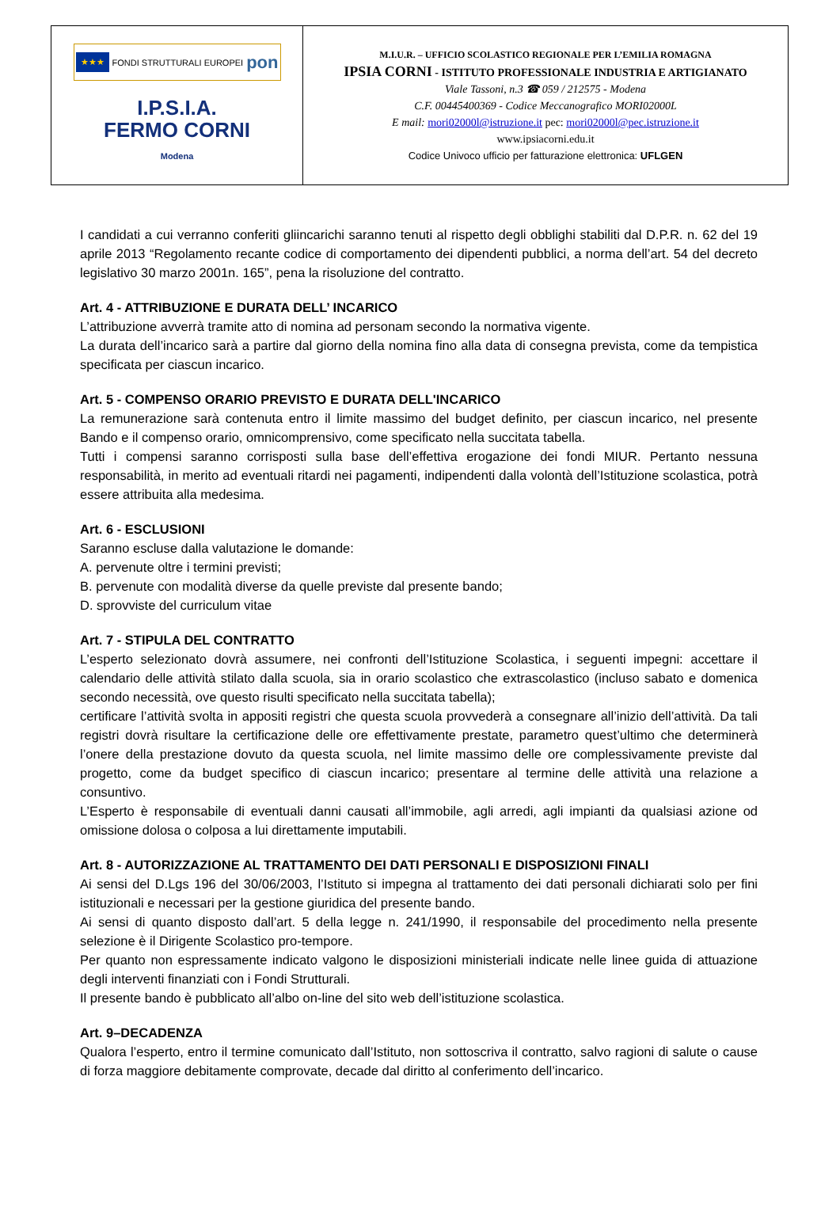| ★★★ FONDI STRUTTURALI EUROPEI pon I.P.S.I.A. FERMO CORNI Modena | M.I.U.R. – UFFICIO SCOLASTICO REGIONALE PER L’EMILIA ROMAGNA IPSIA CORNI - ISTITUTO PROFESSIONALE INDUSTRIA E ARTIGIANATO Viale Tassoni, n.3 ☎ 059 / 212575 - Modena C.F. 00445400369 - Codice Meccanografico MORI02000L E mail: mori02000l@istruzione.it pec: mori02000l@pec.istruzione.it www.ipsiacorni.edu.it Codice Univoco ufficio per fatturazione elettronica: UFLGEN |
I candidati a cui verranno conferiti gliincarichi saranno tenuti al rispetto degli obblighi stabiliti dal D.P.R. n. 62 del 19 aprile 2013 “Regolamento recante codice di comportamento dei dipendenti pubblici, a norma dell’art. 54 del decreto legislativo 30 marzo 2001n. 165”, pena la risoluzione del contratto.
Art. 4 - ATTRIBUZIONE E DURATA DELL’ INCARICO
L’attribuzione avverrà tramite atto di nomina ad personam secondo la normativa vigente.
La durata dell’incarico sarà a partire dal giorno della nomina fino alla data di consegna prevista, come da tempistica specificata per ciascun incarico.
Art. 5 - COMPENSO ORARIO PREVISTO E DURATA DELL'INCARICO
La remunerazione sarà contenuta entro il limite massimo del budget definito, per ciascun incarico, nel presente Bando e il compenso orario, omnicomprensivo, come specificato nella succitata tabella.
Tutti i compensi saranno corrisposti sulla base dell’effettiva erogazione dei fondi MIUR. Pertanto nessuna responsabilità, in merito ad eventuali ritardi nei pagamenti, indipendenti dalla volontà dell’Istituzione scolastica, potrà essere attribuita alla medesima.
Art. 6 - ESCLUSIONI
Saranno escluse dalla valutazione le domande:
A. pervenute oltre i termini previsti;
B. pervenute con modalità diverse da quelle previste dal presente bando;
D. sprovviste del curriculum vitae
Art. 7 - STIPULA DEL CONTRATTO
L’esperto selezionato dovrà assumere, nei confronti dell’Istituzione Scolastica, i seguenti impegni: accettare il calendario delle attività stilato dalla scuola, sia in orario scolastico che extrascolastico (incluso sabato e domenica secondo necessità, ove questo risulti specificato nella succitata tabella);
certificare l’attività svolta in appositi registri che questa scuola provvederà a consegnare all’inizio dell’attività. Da tali registri dovrà risultare la certificazione delle ore effettivamente prestate, parametro quest’ultimo che determinerà l’onere della prestazione dovuto da questa scuola, nel limite massimo delle ore complessivamente previste dal progetto, come da budget specifico di ciascun incarico; presentare al termine delle attività una relazione a consuntivo.
L’Esperto è responsabile di eventuali danni causati all’immobile, agli arredi, agli impianti da qualsiasi azione od omissione dolosa o colposa a lui direttamente imputabili.
Art. 8 - AUTORIZZAZIONE AL TRATTAMENTO DEI DATI PERSONALI E DISPOSIZIONI FINALI
Ai sensi del D.Lgs 196 del 30/06/2003, l’Istituto si impegna al trattamento dei dati personali dichiarati solo per fini istituzionali e necessari per la gestione giuridica del presente bando.
Ai sensi di quanto disposto dall’art. 5 della legge n. 241/1990, il responsabile del procedimento nella presente selezione è il Dirigente Scolastico pro-tempore.
Per quanto non espressamente indicato valgono le disposizioni ministeriali indicate nelle linee guida di attuazione degli interventi finanziati con i Fondi Strutturali.
Il presente bando è pubblicato all’albo on-line del sito web dell’istituzione scolastica.
Art. 9–DECADENZA
Qualora l’esperto, entro il termine comunicato dall’Istituto, non sottoscriva il contratto, salvo ragioni di salute o cause di forza maggiore debitamente comprovate, decade dal diritto al conferimento dell’incarico.